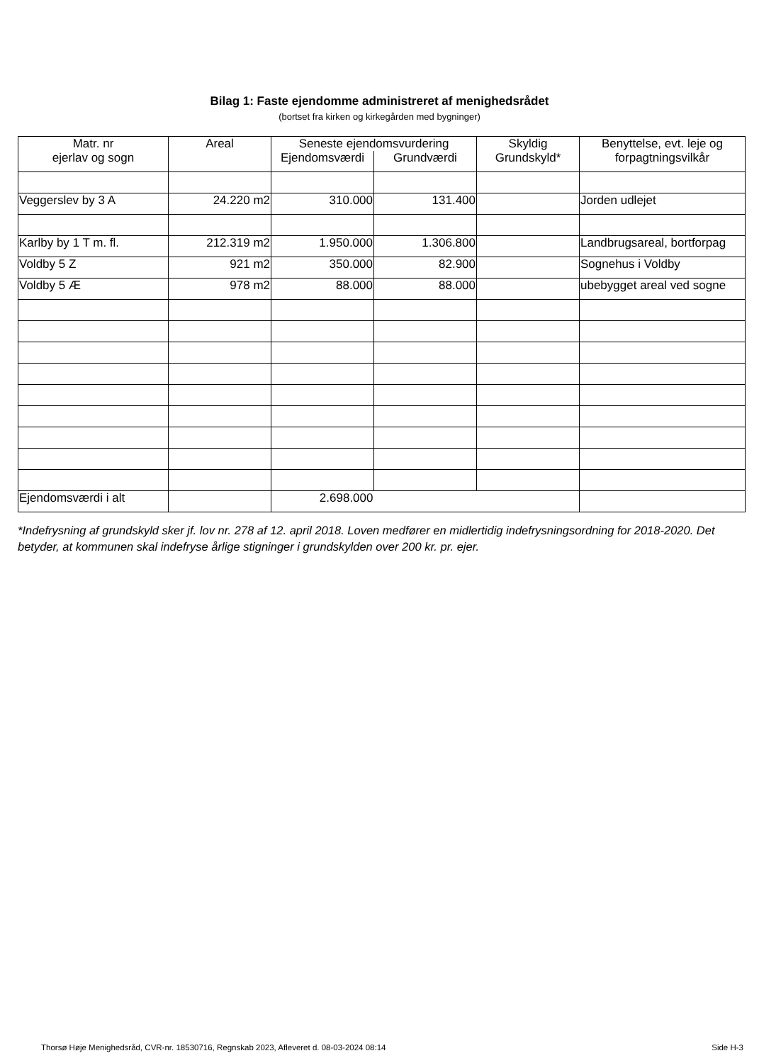Bilag 1: Faste ejendomme administreret af menighedsrådet
(bortset fra kirken og kirkegården med bygninger)
| Matr. nr ejerlav og sogn | Areal | Seneste ejendomsvurdering | | Skyldig Grundskyld* | Benyttelse, evt. leje og forpagtningsvilkår |
| --- | --- | --- | --- | --- | --- |
| | | Ejendomsværdi | Grundværdi | | |
| Veggerslev by 3 A | 24.220 m2 | 310.000 | 131.400 | | Jorden udlejet |
| Karlby by 1 T m. fl. | 212.319 m2 | 1.950.000 | 1.306.800 | | Landbrugsareal, bortforpag |
| Voldby 5 Z | 921 m2 | 350.000 | 82.900 | | Sognehus i Voldby |
| Voldby 5 Æ | 978 m2 | 88.000 | 88.000 | | ubebygget areal ved sogne |
| Ejendomsværdi i alt | | 2.698.000 | | | |
*Indefrysning af grundskyld sker jf. lov nr. 278 af 12. april 2018. Loven medfører en midlertidig indefrysningsordning for 2018-2020. Det betyder, at kommunen skal indefryse årlige stigninger i grundskylden over 200 kr. pr. ejer.
Thorsø Høje Menighedsråd, CVR-nr. 18530716, Regnskab 2023, Afleveret d. 08-03-2024 08:14 Side H-3